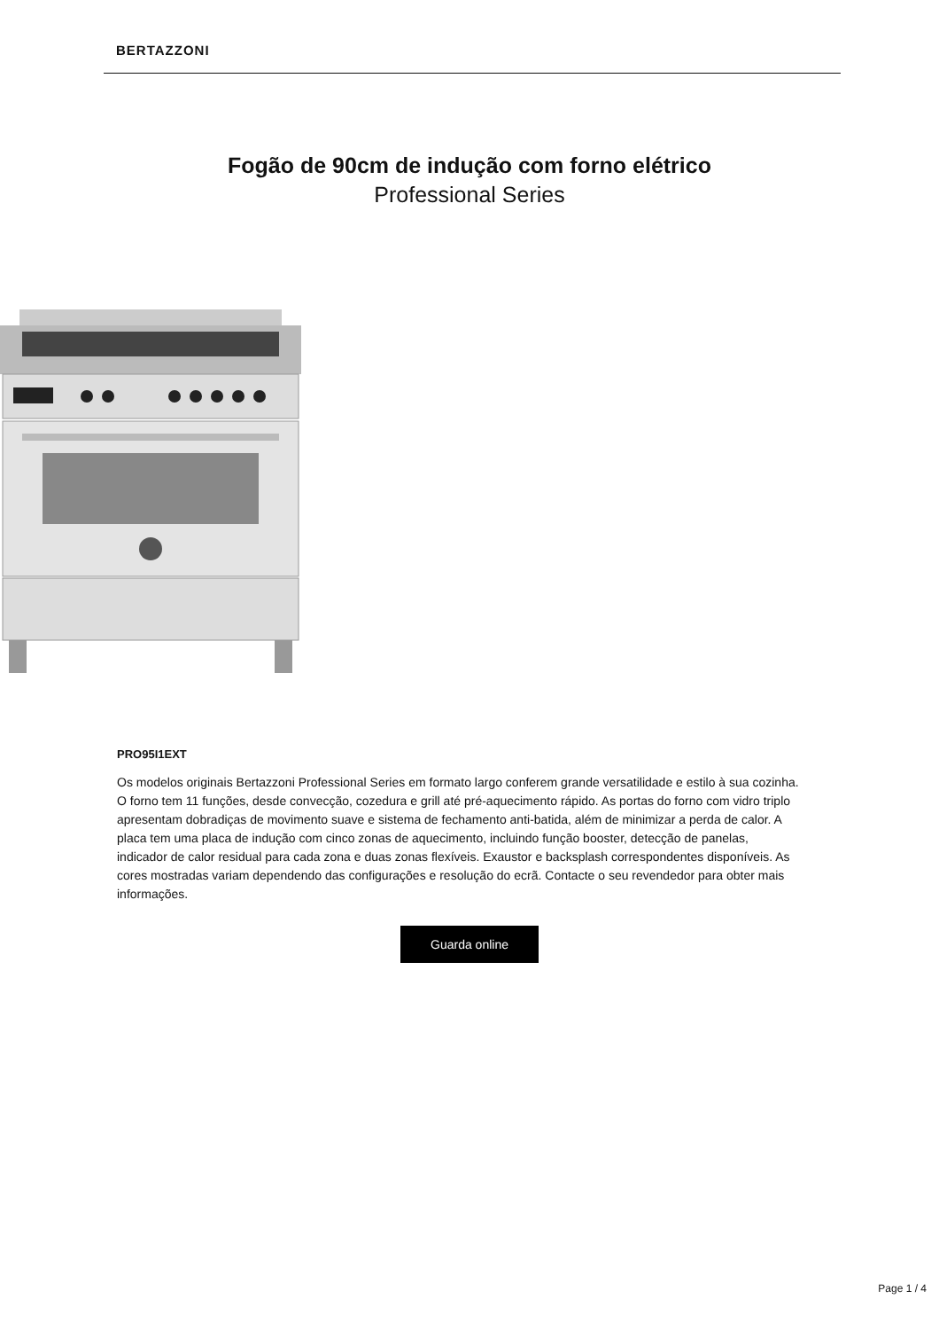BERTAZZONI
Fogão de 90cm de indução com forno elétrico
Professional Series
PRO95I1EXT
Os modelos originais Bertazzoni Professional Series em formato largo conferem grande versatilidade e estilo à sua cozinha. O forno tem 11 funções, desde convecção, cozedura e grill até pré-aquecimento rápido. As portas do forno com vidro triplo apresentam dobradiças de movimento suave e sistema de fechamento anti-batida, além de minimizar a perda de calor. A placa tem uma placa de indução com cinco zonas de aquecimento, incluindo função booster, detecção de panelas, indicador de calor residual para cada zona e duas zonas flexíveis. Exaustor e backsplash correspondentes disponíveis. As cores mostradas variam dependendo das configurações e resolução do ecrã. Contacte o seu revendedor para obter mais informações.
Guarda online
Page 1 / 4